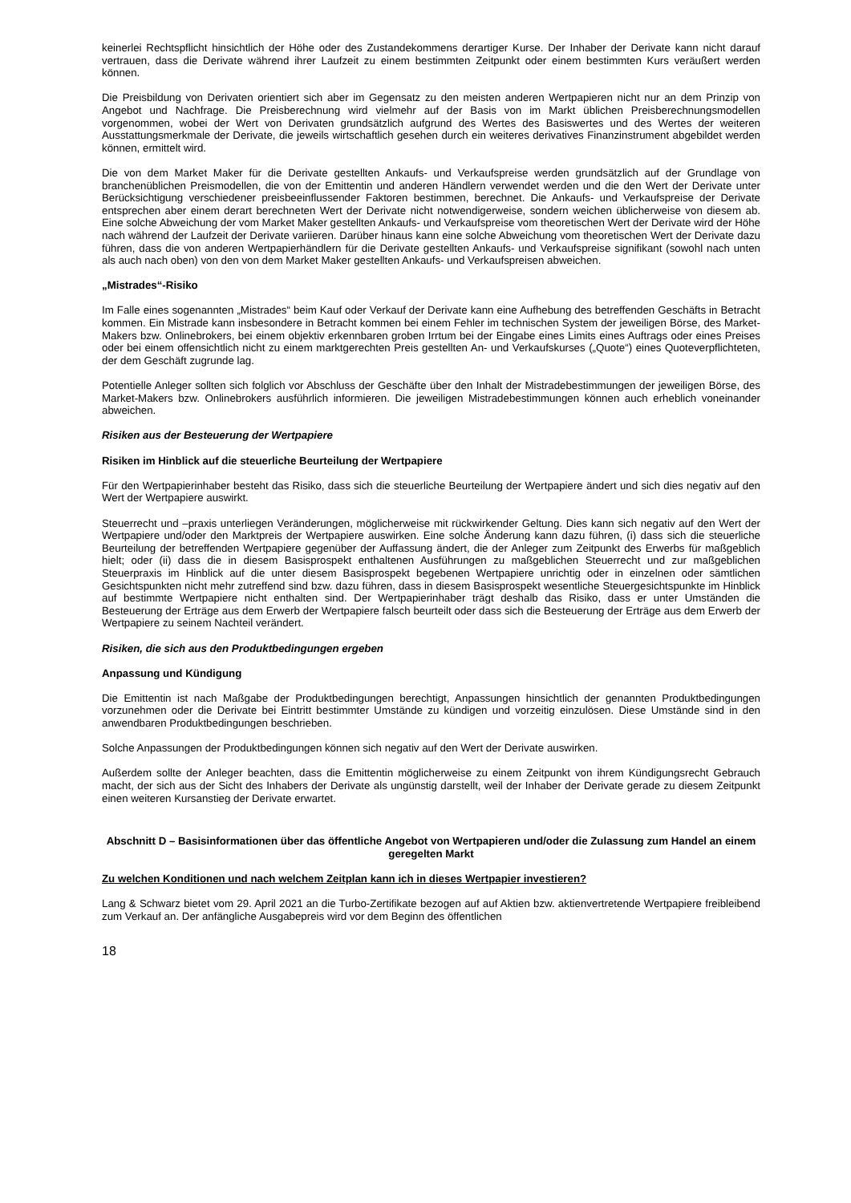keinerlei Rechtspflicht hinsichtlich der Höhe oder des Zustandekommens derartiger Kurse. Der Inhaber der Derivate kann nicht darauf vertrauen, dass die Derivate während ihrer Laufzeit zu einem bestimmten Zeitpunkt oder einem bestimmten Kurs veräußert werden können.
Die Preisbildung von Derivaten orientiert sich aber im Gegensatz zu den meisten anderen Wertpapieren nicht nur an dem Prinzip von Angebot und Nachfrage. Die Preisberechnung wird vielmehr auf der Basis von im Markt üblichen Preisberechnungsmodellen vorgenommen, wobei der Wert von Derivaten grundsätzlich aufgrund des Wertes des Basiswertes und des Wertes der weiteren Ausstattungsmerkmale der Derivate, die jeweils wirtschaftlich gesehen durch ein weiteres derivatives Finanzinstrument abgebildet werden können, ermittelt wird.
Die von dem Market Maker für die Derivate gestellten Ankaufs- und Verkaufspreise werden grundsätzlich auf der Grundlage von branchenüblichen Preismodellen, die von der Emittentin und anderen Händlern verwendet werden und die den Wert der Derivate unter Berücksichtigung verschiedener preisbeeinflussender Faktoren bestimmen, berechnet. Die Ankaufs- und Verkaufspreise der Derivate entsprechen aber einem derart berechneten Wert der Derivate nicht notwendigerweise, sondern weichen üblicherweise von diesem ab. Eine solche Abweichung der vom Market Maker gestellten Ankaufs- und Verkaufspreise vom theoretischen Wert der Derivate wird der Höhe nach während der Laufzeit der Derivate variieren. Darüber hinaus kann eine solche Abweichung vom theoretischen Wert der Derivate dazu führen, dass die von anderen Wertpapierhändlern für die Derivate gestellten Ankaufs- und Verkaufspreise signifikant (sowohl nach unten als auch nach oben) von den von dem Market Maker gestellten Ankaufs- und Verkaufspreisen abweichen.
„Mistrades“-Risiko
Im Falle eines sogenannten „Mistrades“ beim Kauf oder Verkauf der Derivate kann eine Aufhebung des betreffenden Geschäfts in Betracht kommen. Ein Mistrade kann insbesondere in Betracht kommen bei einem Fehler im technischen System der jeweiligen Börse, des Market-Makers bzw. Onlinebrokers, bei einem objektiv erkennbaren groben Irrtum bei der Eingabe eines Limits eines Auftrags oder eines Preises oder bei einem offensichtlich nicht zu einem marktgerechten Preis gestellten An- und Verkaufskurses („Quote“) eines Quoteverpflichteten, der dem Geschäft zugrunde lag.
Potentielle Anleger sollten sich folglich vor Abschluss der Geschäfte über den Inhalt der Mistradebestimmungen der jeweiligen Börse, des Market-Makers bzw. Onlinebrokers ausführlich informieren. Die jeweiligen Mistradebestimmungen können auch erheblich voneinander abweichen.
Risiken aus der Besteuerung der Wertpapiere
Risiken im Hinblick auf die steuerliche Beurteilung der Wertpapiere
Für den Wertpapierinhaber besteht das Risiko, dass sich die steuerliche Beurteilung der Wertpapiere ändert und sich dies negativ auf den Wert der Wertpapiere auswirkt.
Steuerrecht und –praxis unterliegen Veränderungen, möglicherweise mit rückwirkender Geltung. Dies kann sich negativ auf den Wert der Wertpapiere und/oder den Marktpreis der Wertpapiere auswirken. Eine solche Änderung kann dazu führen, (i) dass sich die steuerliche Beurteilung der betreffenden Wertpapiere gegenüber der Auffassung ändert, die der Anleger zum Zeitpunkt des Erwerbs für maßgeblich hielt; oder (ii) dass die in diesem Basisprospekt enthaltenen Ausführungen zu maßgeblichen Steuerrecht und zur maßgeblichen Steuerpraxis im Hinblick auf die unter diesem Basisprospekt begebenen Wertpapiere unrichtig oder in einzelnen oder sämtlichen Gesichtspunkten nicht mehr zutreffend sind bzw. dazu führen, dass in diesem Basisprospekt wesentliche Steuergesichtspunkte im Hinblick auf bestimmte Wertpapiere nicht enthalten sind. Der Wertpapierinhaber trägt deshalb das Risiko, dass er unter Umständen die Besteuerung der Erträge aus dem Erwerb der Wertpapiere falsch beurteilt oder dass sich die Besteuerung der Erträge aus dem Erwerb der Wertpapiere zu seinem Nachteil verändert.
Risiken, die sich aus den Produktbedingungen ergeben
Anpassung und Kündigung
Die Emittentin ist nach Maßgabe der Produktbedingungen berechtigt, Anpassungen hinsichtlich der genannten Produktbedingungen vorzunehmen oder die Derivate bei Eintritt bestimmter Umstände zu kündigen und vorzeitig einzulösen. Diese Umstände sind in den anwendbaren Produktbedingungen beschrieben.
Solche Anpassungen der Produktbedingungen können sich negativ auf den Wert der Derivate auswirken.
Außerdem sollte der Anleger beachten, dass die Emittentin möglicherweise zu einem Zeitpunkt von ihrem Kündigungsrecht Gebrauch macht, der sich aus der Sicht des Inhabers der Derivate als ungünstig darstellt, weil der Inhaber der Derivate gerade zu diesem Zeitpunkt einen weiteren Kursanstieg der Derivate erwartet.
Abschnitt D – Basisinformationen über das öffentliche Angebot von Wertpapieren und/oder die Zulassung zum Handel an einem geregelten Markt
Zu welchen Konditionen und nach welchem Zeitplan kann ich in dieses Wertpapier investieren?
Lang & Schwarz bietet vom 29. April 2021 an die Turbo-Zertifikate bezogen auf auf Aktien bzw. aktienvertretende Wertpapiere freibleibend zum Verkauf an. Der anfängliche Ausgabepreis wird vor dem Beginn des öffentlichen
18